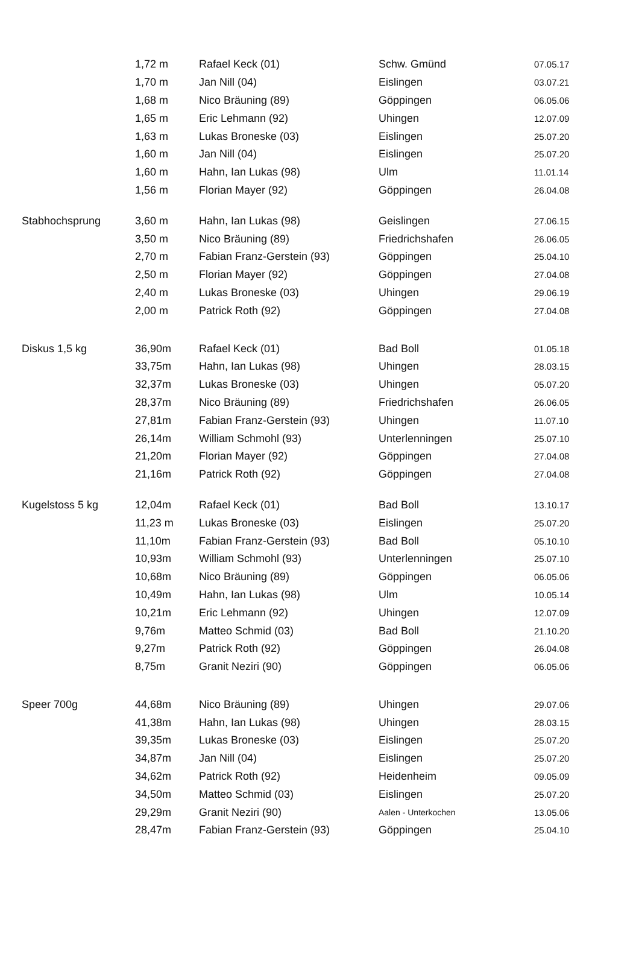| | 1,72 m | Rafael Keck (01) | Schw. Gmünd | 07.05.17 |
| | 1,70 m | Jan Nill (04) | Eislingen | 03.07.21 |
| | 1,68 m | Nico Bräuning (89) | Göppingen | 06.05.06 |
| | 1,65 m | Eric Lehmann (92) | Uhingen | 12.07.09 |
| | 1,63 m | Lukas Broneske (03) | Eislingen | 25.07.20 |
| | 1,60 m | Jan Nill (04) | Eislingen | 25.07.20 |
| | 1,60 m | Hahn, Ian Lukas (98) | Ulm | 11.01.14 |
| | 1,56 m | Florian Mayer (92) | Göppingen | 26.04.08 |
| Stabhochsprung | 3,60 m | Hahn, Ian Lukas (98) | Geislingen | 27.06.15 |
| | 3,50 m | Nico Bräuning (89) | Friedrichshafen | 26.06.05 |
| | 2,70 m | Fabian Franz-Gerstein (93) | Göppingen | 25.04.10 |
| | 2,50 m | Florian Mayer (92) | Göppingen | 27.04.08 |
| | 2,40 m | Lukas Broneske (03) | Uhingen | 29.06.19 |
| | 2,00 m | Patrick Roth (92) | Göppingen | 27.04.08 |
| Diskus 1,5 kg | 36,90m | Rafael Keck (01) | Bad Boll | 01.05.18 |
| | 33,75m | Hahn, Ian Lukas (98) | Uhingen | 28.03.15 |
| | 32,37m | Lukas Broneske (03) | Uhingen | 05.07.20 |
| | 28,37m | Nico Bräuning (89) | Friedrichshafen | 26.06.05 |
| | 27,81m | Fabian Franz-Gerstein (93) | Uhingen | 11.07.10 |
| | 26,14m | William Schmohl (93) | Unterlenningen | 25.07.10 |
| | 21,20m | Florian Mayer (92) | Göppingen | 27.04.08 |
| | 21,16m | Patrick Roth (92) | Göppingen | 27.04.08 |
| Kugelstoss 5 kg | 12,04m | Rafael Keck (01) | Bad Boll | 13.10.17 |
| | 11,23 m | Lukas Broneske (03) | Eislingen | 25.07.20 |
| | 11,10m | Fabian Franz-Gerstein (93) | Bad Boll | 05.10.10 |
| | 10,93m | William Schmohl (93) | Unterlenningen | 25.07.10 |
| | 10,68m | Nico Bräuning (89) | Göppingen | 06.05.06 |
| | 10,49m | Hahn, Ian Lukas (98) | Ulm | 10.05.14 |
| | 10,21m | Eric Lehmann (92) | Uhingen | 12.07.09 |
| | 9,76m | Matteo Schmid (03) | Bad Boll | 21.10.20 |
| | 9,27m | Patrick Roth (92) | Göppingen | 26.04.08 |
| | 8,75m | Granit Neziri (90) | Göppingen | 06.05.06 |
| Speer 700g | 44,68m | Nico Bräuning (89) | Uhingen | 29.07.06 |
| | 41,38m | Hahn, Ian Lukas (98) | Uhingen | 28.03.15 |
| | 39,35m | Lukas Broneske (03) | Eislingen | 25.07.20 |
| | 34,87m | Jan Nill (04) | Eislingen | 25.07.20 |
| | 34,62m | Patrick Roth (92) | Heidenheim | 09.05.09 |
| | 34,50m | Matteo Schmid (03) | Eislingen | 25.07.20 |
| | 29,29m | Granit Neziri (90) | Aalen - Unterkochen | 13.05.06 |
| | 28,47m | Fabian Franz-Gerstein (93) | Göppingen | 25.04.10 |